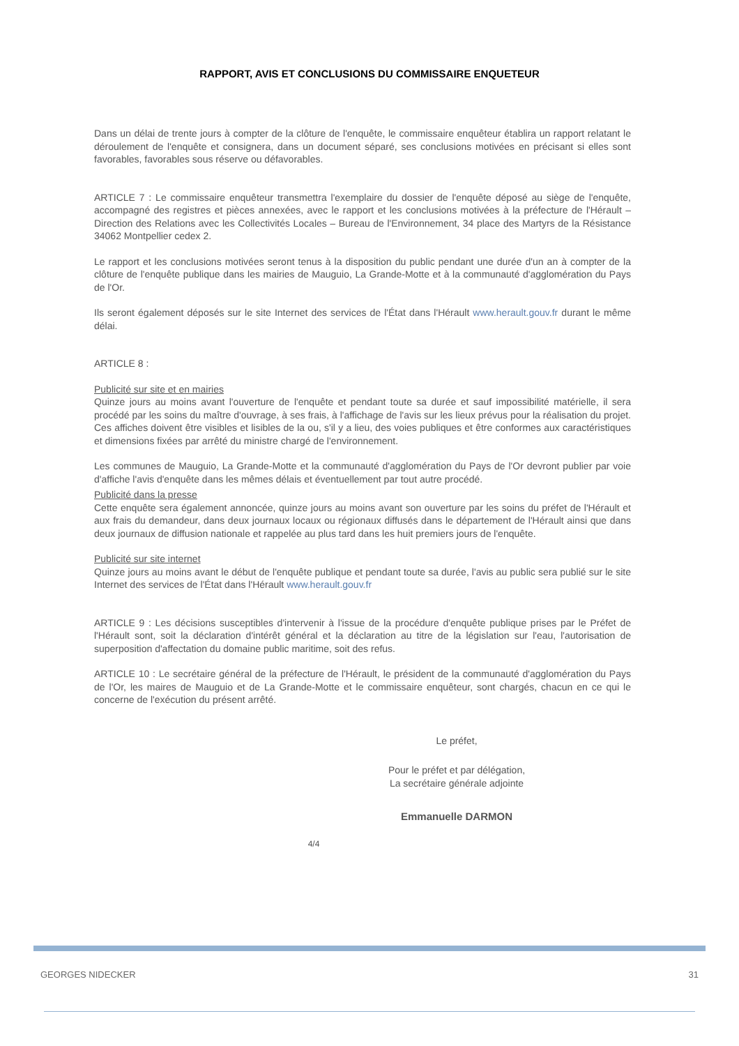RAPPORT, AVIS ET CONCLUSIONS DU COMMISSAIRE ENQUETEUR
Dans un délai de trente jours à compter de la clôture de l'enquête, le commissaire enquêteur établira un rapport relatant le déroulement de l'enquête et consignera, dans un document séparé, ses conclusions motivées en précisant si elles sont favorables, favorables sous réserve ou défavorables.
ARTICLE 7 : Le commissaire enquêteur transmettra l'exemplaire du dossier de l'enquête déposé au siège de l'enquête, accompagné des registres et pièces annexées, avec le rapport et les conclusions motivées à la préfecture de l'Hérault – Direction des Relations avec les Collectivités Locales – Bureau de l'Environnement, 34 place des Martyrs de la Résistance 34062 Montpellier cedex 2.
Le rapport et les conclusions motivées seront tenus à la disposition du public pendant une durée d'un an à compter de la clôture de l'enquête publique dans les mairies de Mauguio, La Grande-Motte et à la communauté d'agglomération du Pays de l'Or.
Ils seront également déposés sur le site Internet des services de l'État dans l'Hérault www.herault.gouv.fr durant le même délai.
ARTICLE 8 :
Publicité sur site et en mairies
Quinze jours au moins avant l'ouverture de l'enquête et pendant toute sa durée et sauf impossibilité matérielle, il sera procédé par les soins du maître d'ouvrage, à ses frais, à l'affichage de l'avis sur les lieux prévus pour la réalisation du projet. Ces affiches doivent être visibles et lisibles de la ou, s'il y a lieu, des voies publiques et être conformes aux caractéristiques et dimensions fixées par arrêté du ministre chargé de l'environnement.
Les communes de Mauguio, La Grande-Motte et la communauté d'agglomération du Pays de l'Or devront publier par voie d'affiche l'avis d'enquête dans les mêmes délais et éventuellement par tout autre procédé.
Publicité dans la presse
Cette enquête sera également annoncée, quinze jours au moins avant son ouverture par les soins du préfet de l'Hérault et aux frais du demandeur, dans deux journaux locaux ou régionaux diffusés dans le département de l'Hérault ainsi que dans deux journaux de diffusion nationale et rappelée au plus tard dans les huit premiers jours de l'enquête.
Publicité sur site internet
Quinze jours au moins avant le début de l'enquête publique et pendant toute sa durée, l'avis au public sera publié sur le site Internet des services de l'État dans l'Hérault www.herault.gouv.fr
ARTICLE 9 : Les décisions susceptibles d'intervenir à l'issue de la procédure d'enquête publique prises par le Préfet de l'Hérault sont, soit la déclaration d'intérêt général et la déclaration au titre de la législation sur l'eau, l'autorisation de superposition d'affectation du domaine public maritime, soit des refus.
ARTICLE 10 : Le secrétaire général de la préfecture de l'Hérault, le président de la communauté d'agglomération du Pays de l'Or, les maires de Mauguio et de La Grande-Motte et le commissaire enquêteur, sont chargés, chacun en ce qui le concerne de l'exécution du présent arrêté.
Le préfet,
Pour le préfet et par délégation,
La secrétaire générale adjointe
Emmanuelle DARMON
4/4
GEORGES NIDECKER 31